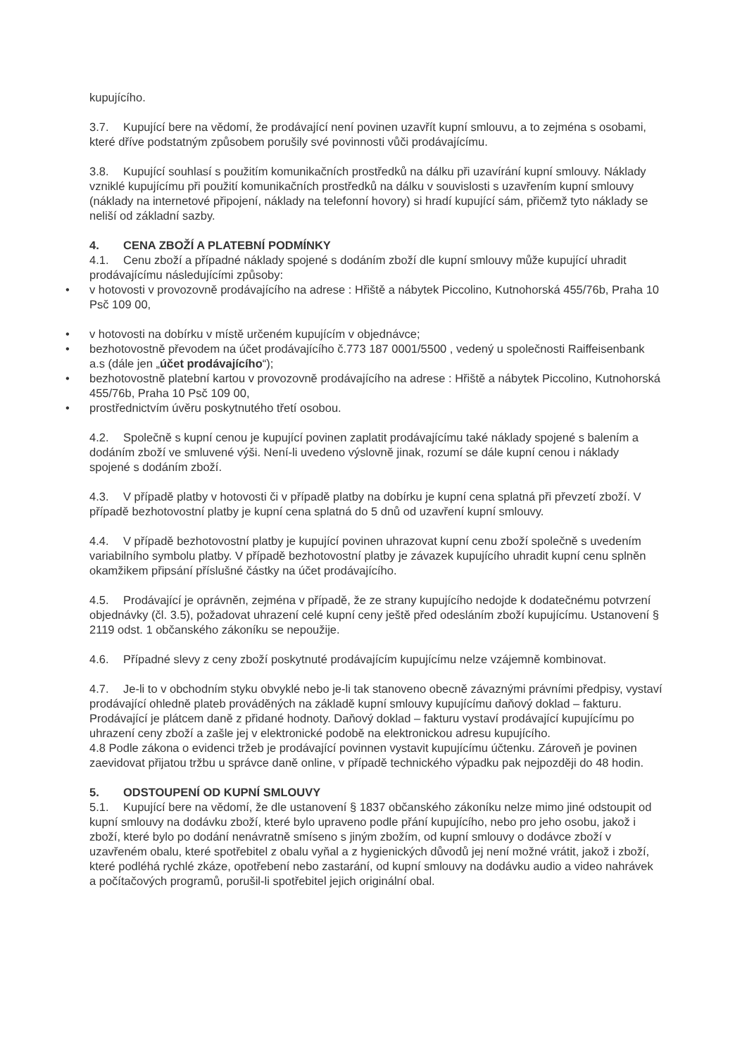kupujícího.
3.7. Kupující bere na vědomí, že prodávající není povinen uzavřít kupní smlouvu, a to zejména s osobami, které dříve podstatným způsobem porušily své povinnosti vůči prodávajícímu.
3.8. Kupující souhlasí s použitím komunikačních prostředků na dálku při uzavírání kupní smlouvy. Náklady vzniklé kupujícímu při použití komunikačních prostředků na dálku v souvislosti s uzavřením kupní smlouvy (náklady na internetové připojení, náklady na telefonní hovory) si hradí kupující sám, přičemž tyto náklady se neliší od základní sazby.
4. CENA ZBOŽÍ A PLATEBNÍ PODMÍNKY
4.1. Cenu zboží a případné náklady spojené s dodáním zboží dle kupní smlouvy může kupující uhradit prodávajícímu následujícími způsoby:
• v hotovosti v provozovně prodávajícího na adrese : Hřiště a nábytek Piccolino, Kutnohorská 455/76b, Praha 10 Psč 109 00,
• v hotovosti na dobírku v místě určeném kupujícím v objednávce;
• bezhotovostně převodem na účet prodávajícího č.773 187 0001/5500 , vedený u společnosti Raiffeisenbank a.s (dále jen „účet prodávajícího“);
• bezhotovostně platební kartou v provozovně prodávajícího na adrese : Hřiště a nábytek Piccolino, Kutnohorská 455/76b, Praha 10 Psč 109 00,
• prostřednictvím úvěru poskytnutého třetí osobou.
4.2. Společně s kupní cenou je kupující povinen zaplatit prodávajícímu také náklady spojené s balením a dodáním zboží ve smluvené výši. Není-li uvedeno výslovně jinak, rozumí se dále kupní cenou i náklady spojené s dodáním zboží.
4.3. V případě platby v hotovosti či v případě platby na dobírku je kupní cena splatná při převzetí zboží. V případě bezhotovostní platby je kupní cena splatná do 5 dnů od uzavření kupní smlouvy.
4.4. V případě bezhotovostní platby je kupující povinen uhrazovat kupní cenu zboží společně s uvedením variabilního symbolu platby. V případě bezhotovostní platby je závazek kupujícího uhradit kupní cenu splněn okamžikem připsání příslušné částky na účet prodávajícího.
4.5. Prodávající je oprávněn, zejména v případě, že ze strany kupujícího nedojde k dodatečnému potvrzení objednávky (čl. 3.5), požadovat uhrazení celé kupní ceny ještě před odesláním zboží kupujícímu. Ustanovení § 2119 odst. 1 občanského zákoníku se nepoužije.
4.6. Případné slevy z ceny zboží poskytnuté prodávajícím kupujícímu nelze vzájemně kombinovat.
4.7. Je-li to v obchodním styku obvyklé nebo je-li tak stanoveno obecně závaznými právními předpisy, vystaví prodávající ohledně plateb prováděných na základě kupní smlouvy kupujícímu daňový doklad – fakturu. Prodávající je plátcem daně z přidané hodnoty. Daňový doklad – fakturu vystaví prodávající kupujícímu po uhrazení ceny zboží a zašle jej v elektronické podobě na elektronickou adresu kupujícího.
4.8 Podle zákona o evidenci tržeb je prodávající povinnen vystavit kupujícímu účtenku. Zároveň je povinen zaevidovat přijatou tržbu u správce daně online, v případě technického výpadku pak nejpozději do 48 hodin.
5. ODSTOUPENÍ OD KUPNÍ SMLOUVY
5.1. Kupující bere na vědomí, že dle ustanovení § 1837 občanského zákoníku nelze mimo jiné odstoupit od kupní smlouvy na dodávku zboží, které bylo upraveno podle přání kupujícího, nebo pro jeho osobu, jakož i zboží, které bylo po dodání nenávratně smíseno s jiným zbožím, od kupní smlouvy o dodávce zboží v uzavřeném obalu, které spotřebitel z obalu vyňal a z hygienických důvodů jej není možné vrátit, jakož i zboží, které podléhá rychlé zkáze, opotřebení nebo zastarání, od kupní smlouvy na dodávku audio a video nahrávek a počítačových programů, porušil-li spotřebitel jejich originální obal.